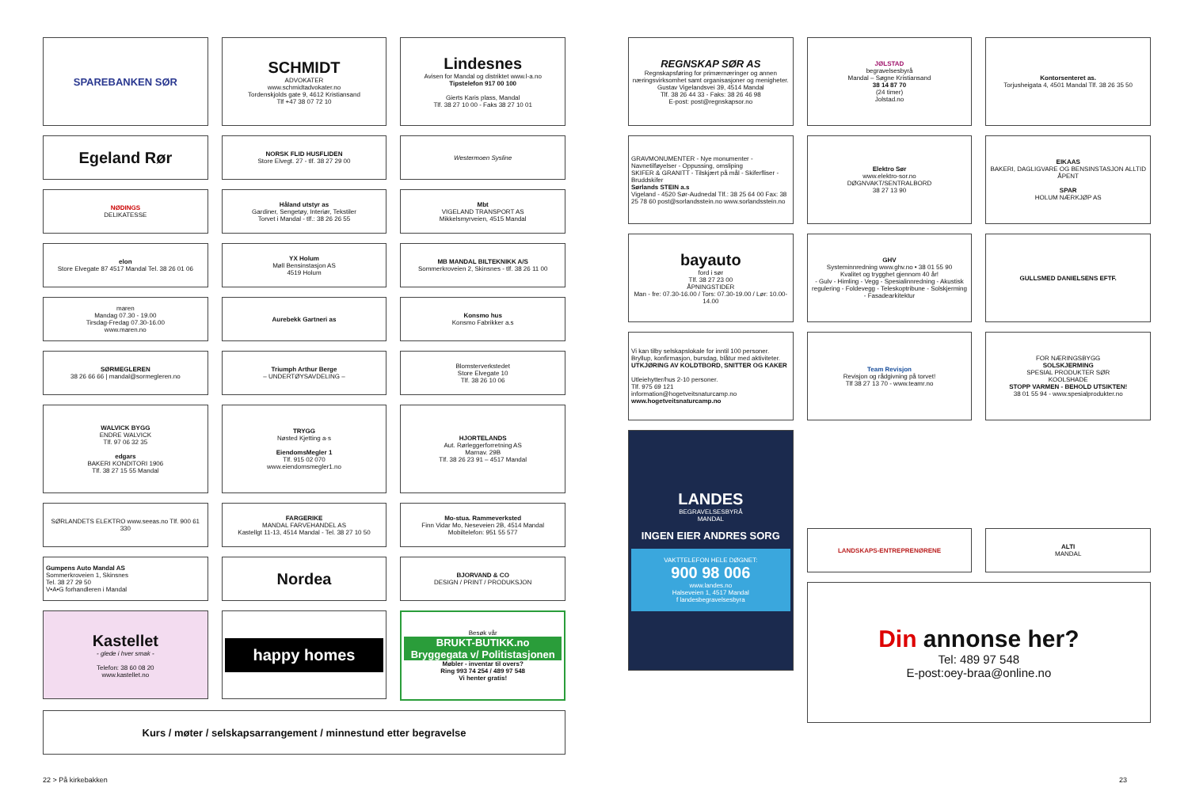SPAREBANKEN SØR
SCHMIDT
ADVOKATER
www.schmidtadvokater.no
Tordenskjolds gate 9, 4612 Kristiansand
Tlf +47 38 07 72 10
Lindesnes
Avisen for Mandal og distriktet www.l-a.no
Tipstelefon 917 00 100
Gierts Karis plass, Mandal
Tlf. 38 27 10 00 - Faks 38 27 10 01
Egeland Rør
NORSK FLID HUSFLIDEN
Store Elvegt. 27 - tlf. 38 27 29 00
Westermoen Sysline
NØDINGS
DELIKATESSE
Håland utstyr as
Gardiner, Sengetøy, Interiør, Tekstiler
Torvet i Mandal - tlf.: 38 26 26 55
Mbt
VIGELAND TRANSPORT AS
Mikkelsmyrveien, 4515 Mandal
elon
Store Elvegate 87 4517 Mandal Tel. 38 26 01 06
YX Holum
Møll Bensinstasjon AS
4519 Holum
MB MANDAL BILTEKNIKK A/S
Sommerkroveien 2, Skinsnes - tlf. 38 26 11 00
maren
Mandag 07.30 - 19.00
Tirsdag-Fredag 07.30-16.00
www.maren.no
Aurebekk Gartneri as
Konsmo hus
Konsmo Fabrikker a.s
SØRMEGLEREN
38 26 66 66 | mandal@sormegleren.no
Triumph Arthur Berge
– UNDERTØYSAVDELING –
Blomsterverkstedet
Store Elvegate 10
Tlf. 38 26 10 06
WALVICK BYGG
ENDRE WALVICK
Tlf. 97 06 32 35
edgars
BAKERI KONDITORI 1906
Tlf. 38 27 15 55 Mandal
TRYGG
Nøsted Kjetting a·s
EiendomsMegler 1
Tlf. 915 02 070
www.eiendomsmegler1.no
HJORTELANDS
Aut. Rørleggerforretning AS
Marnav. 29B
Tlf. 38 26 23 91 – 4517 Mandal
SØRLANDETS ELEKTRO www.seeas.no Tlf. 900 61 330
FARGERIKE
MANDAL FARVEHANDEL AS
Kastellgt 11-13, 4514 Mandal - Tel. 38 27 10 50
Mo-stua. Rammeverksted
Finn Vidar Mo, Neseveien 2B, 4514 Mandal
Mobiltelefon: 951 55 577
Gumpens Auto Mandal AS
Sommerkroveien 1, Skinsnes
Tel. 38 27 29 50
V•A•G forhandleren i Mandal
Nordea
BJORVAND & CO
DESIGN / PRINT / PRODUKSJON
Kastellet
- glede i hver smak -
Telefon: 38 60 08 20
www.kastellet.no
happy homes
Besøk vår
BRUKT-BUTIKK.no
Bryggegata v/ Politistasjonen
Møbler - inventar til overs?
Ring 993 74 254 / 489 97 548
Vi henter gratis!
Kurs / møter / selskapsarrangement / minnestund etter begravelse
REGNSKAP SØR AS
Regnskapsføring for primærnæringer og annen næringsvirksomhet samt organisasjoner og menigheter.
Gustav Vigelandsvei 39, 4514 Mandal
Tlf. 38 26 44 33 - Faks: 38 26 46 98
E-post: post@regnskapsor.no
JØLSTAD
begravelsesbyrå
Mandal – Søgne Kristiansand
38 14 87 70
(24 timer)
Jolstad.no
Kontorsenteret as.
Torjusheigata 4, 4501 Mandal Tlf. 38 26 35 50
GRAVMONUMENTER - Nye monumenter - Navnetilføyelser - Oppussing, omsliping
SKIFER & GRANITT - Tilskjært på mål - Skiferfliser - Bruddskifer
Sørlands STEIN a.s
Vigeland - 4520 Sør-Audnedal Tlf.: 38 25 64 00 Fax: 38 25 78 60 post@sorlandsstein.no www.sorlandsstein.no
Elektro Sør
www.elektro-sor.no
DØGNVAKT/SENTRALBORD
38 27 13 90
EIKAAS
BAKERI, DAGLIGVARE OG BENSINSTASJON ALLTID ÅPENT
SPAR
HOLUM NÆRKJØP AS
bayauto
ford i sør
Tlf. 38 27 23 00
ÅPNINGSTIDER
Man - fre: 07.30-16.00 / Tors: 07.30-19.00 / Lør: 10.00-14.00
GHV
Systeminnredning www.ghv.no • 38 01 55 90
Kvalitet og trygghet gjennom 40 år!
- Gulv - Himling - Vegg - Spesialinnredning - Akustisk regulering - Foldevegg - Teleskoptribune - Solskjerming - Fasadearkitektur
GULLSMED DANIELSENS EFTF.
Vi kan tilby selskapslokale for inntil 100 personer. Bryllup, konfirmasjon, bursdag, blåtur med aktiviteter.
UTKJØRING AV KOLDTBORD, SNITTER OG KAKER
Utleiehytter/hus 2-10 personer.
Tlf. 975 69 121
information@hogetveitsnaturcamp.no
www.hogetveitsnaturcamp.no
Team Revisjon
Revisjon og rådgivning på torvet!
Tlf 38 27 13 70 - www.teamr.no
FOR NÆRINGSBYGG
SOLSKJERMING
SPESIAL PRODUKTER SØR
KOOLSHADE
STOPP VARMEN - BEHOLD UTSIKTEN!
38 01 55 94 - www.spesialprodukter.no
LANDES
BEGRAVELSESBYRÅ
MANDAL
INGEN EIER ANDRES SORG
VAKTTELEFON HELE DØGNET:
900 98 006
www.landes.no
Halseveien 1, 4517 Mandal
f landesbegravelsesbyra
LANDSKAPS-ENTREPRENØRENE
ALTI
MANDAL
Din annonse her?
Tel: 489 97 548
E-post:oey-braa@online.no
22 > På kirkebakken 23